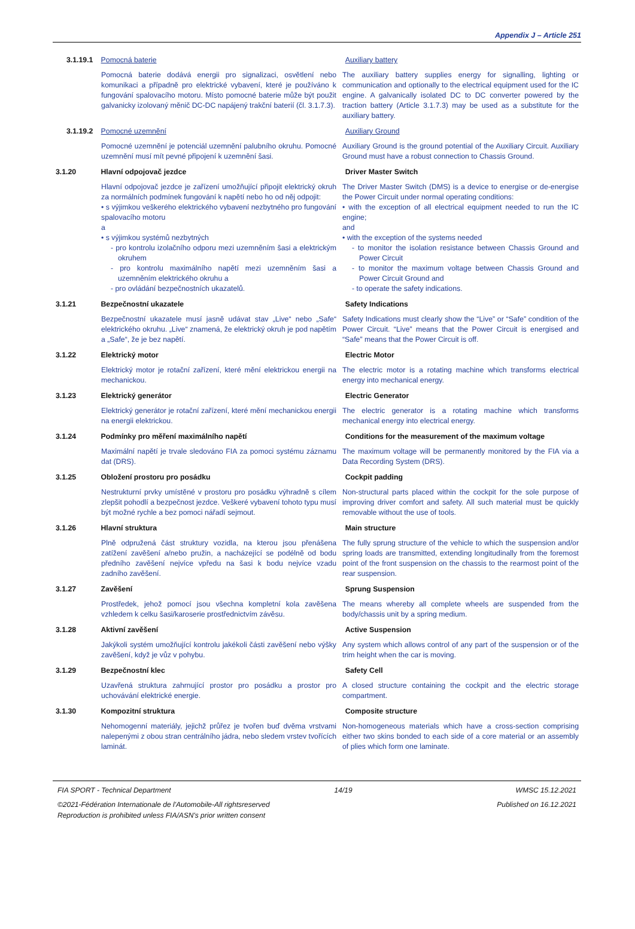Appendix J – Article 251
3.1.19.1
Pomocná baterie Auxiliary battery
Pomocná baterie dodává energii pro signalizaci, osvětlení nebo komunikaci a případně pro elektrické vybavení, které je používáno k fungování spalovacího motoru. Místo pomocné baterie může být použit galvanicky izolovaný měnič DC-DC napájený trakční baterií (čl. 3.1.7.3).
The auxiliary battery supplies energy for signalling, lighting or communication and optionally to the electrical equipment used for the IC engine. A galvanically isolated DC to DC converter powered by the traction battery (Article 3.1.7.3) may be used as a substitute for the auxiliary battery.
3.1.19.2
Pomocné uzemnění Auxiliary Ground
Pomocné uzemnění je potenciál uzemnění palubního okruhu. Pomocné uzemnění musí mít pevné připojení k uzemnění šasi.
Auxiliary Ground is the ground potential of the Auxiliary Circuit. Auxiliary Ground must have a robust connection to Chassis Ground.
3.1.20 Hlavní odpojovač jezdce Driver Master Switch
Hlavní odpojovač jezdce je zařízení umožňující připojit elektrický okruh za normálních podmínek fungování k napětí nebo ho od něj odpojit:
• s výjimkou veškerého elektrického vybavení nezbytného pro fungování spalovacího motoru
a
• s výjimkou systémů nezbytných
- pro kontrolu izolačního odporu mezi uzemněním šasi a elektrickým okruhem
- pro kontrolu maximálního napětí mezi uzemněním šasi a uzemněním elektrického okruhu a
- pro ovládání bezpečnostních ukazatelů.
The Driver Master Switch (DMS) is a device to energise or de-energise the Power Circuit under normal operating conditions:
• with the exception of all electrical equipment needed to run the IC engine;
and
• with the exception of the systems needed
- to monitor the isolation resistance between Chassis Ground and Power Circuit
- to monitor the maximum voltage between Chassis Ground and Power Circuit Ground and
- to operate the safety indications.
3.1.21 Bezpečnostní ukazatele Safety Indications
Bezpečnostní ukazatele musí jasně udávat stav „Live“ nebo „Safe“ elektrického okruhu. „Live“ znamená, že elektrický okruh je pod napětím a „Safe“, že je bez napětí.
Safety Indications must clearly show the “Live” or “Safe” condition of the Power Circuit. “Live” means that the Power Circuit is energised and “Safe” means that the Power Circuit is off.
3.1.22 Elektrický motor Electric Motor
Elektrický motor je rotační zařízení, které mění elektrickou energii na mechanickou.
The electric motor is a rotating machine which transforms electrical energy into mechanical energy.
3.1.23 Elektrický generátor Electric Generator
Elektrický generátor je rotační zařízení, které mění mechanickou energii na energii elektrickou.
The electric generator is a rotating machine which transforms mechanical energy into electrical energy.
3.1.24 Podmínky pro měření maximálního napětí Conditions for the measurement of the maximum voltage
Maximální napětí je trvale sledováno FIA za pomoci systému záznamu dat (DRS).
The maximum voltage will be permanently monitored by the FIA via a Data Recording System (DRS).
3.1.25 Obložení prostoru pro posádku Cockpit padding
Nestrukturní prvky umístěné v prostoru pro posádku výhradně s cílem zlepšit pohodlí a bezpečnost jezdce. Veškeré vybavení tohoto typu musí být možné rychle a bez pomoci nářadí sejmout.
Non-structural parts placed within the cockpit for the sole purpose of improving driver comfort and safety. All such material must be quickly removable without the use of tools.
3.1.26 Hlavní struktura Main structure
Plně odpružená část struktury vozidla, na kterou jsou přenášena zatížení zavěšení a/nebo pružin, a nacházející se podélně od bodu předního zavěšení nejvíce vpředu na šasi k bodu nejvíce vzadu zadního zavěšení.
The fully sprung structure of the vehicle to which the suspension and/or spring loads are transmitted, extending longitudinally from the foremost point of the front suspension on the chassis to the rearmost point of the rear suspension.
3.1.27 Zavěšení Sprung Suspension
Prostředek, jehož pomocí jsou všechna kompletní kola zavěšena vzhledem k celku šasi/karoserie prostřednictvím závěsu.
The means whereby all complete wheels are suspended from the body/chassis unit by a spring medium.
3.1.28 Aktivní zavěšení Active Suspension
Jakýkoli systém umožňující kontrolu jakékoli části zavěšení nebo výšky zavěšení, když je vůz v pohybu.
Any system which allows control of any part of the suspension or of the trim height when the car is moving.
3.1.29 Bezpečnostní klec Safety Cell
Uzavřená struktura zahrnující prostor pro posádku a prostor pro uchovávání elektrické energie.
A closed structure containing the cockpit and the electric storage compartment.
3.1.30 Kompozitní struktura Composite structure
Nehomogenní materiály, jejichž průřez je tvořen buď dvěma vrstvami nalepenými z obou stran centrálního jádra, nebo sledem vrstev tvořících laminát.
Non-homogeneous materials which have a cross-section comprising either two skins bonded to each side of a core material or an assembly of plies which form one laminate.
FIA SPORT - Technical Department 14/19 WMSC 15.12.2021
©2021-Fédération Internationale de l'Automobile-All rightsreserved Published on 16.12.2021
Reproduction is prohibited unless FIA/ASN's prior written consent